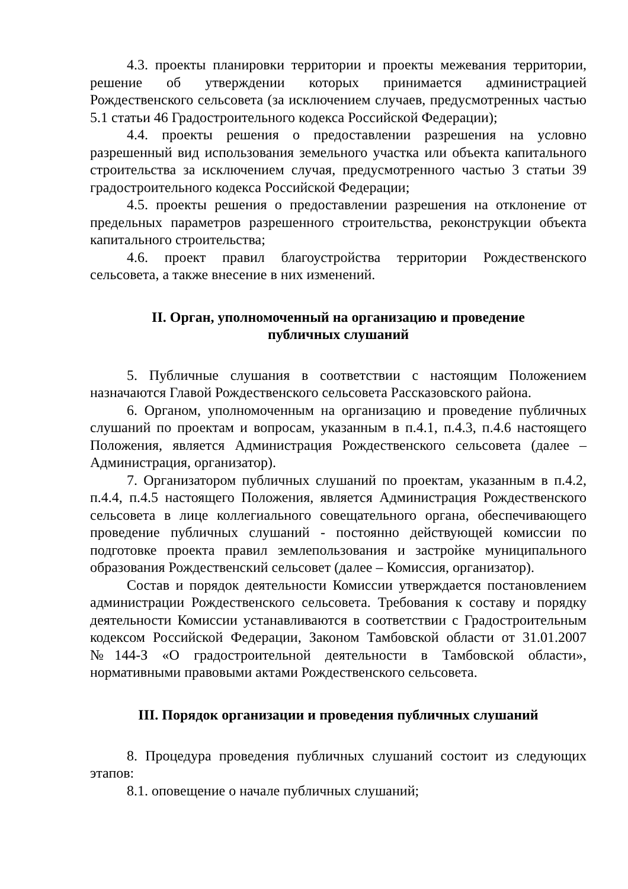4.3. проекты планировки территории и проекты межевания территории, решение об утверждении которых принимается администрацией Рождественского сельсовета (за исключением случаев, предусмотренных частью 5.1 статьи 46 Градостроительного кодекса Российской Федерации);
4.4. проекты решения о предоставлении разрешения на условно разрешенный вид использования земельного участка или объекта капитального строительства за исключением случая, предусмотренного частью 3 статьи 39 градостроительного кодекса Российской Федерации;
4.5. проекты решения о предоставлении разрешения на отклонение от предельных параметров разрешенного строительства, реконструкции объекта капитального строительства;
4.6. проект правил благоустройства территории Рождественского сельсовета, а также внесение в них изменений.
II. Орган, уполномоченный на организацию и проведение
публичных слушаний
5. Публичные слушания в соответствии с настоящим Положением назначаются Главой Рождественского сельсовета Рассказовского района.
6. Органом, уполномоченным на организацию и проведение публичных слушаний по проектам и вопросам, указанным в п.4.1, п.4.3, п.4.6 настоящего Положения, является Администрация Рождественского сельсовета (далее – Администрация, организатор).
7. Организатором публичных слушаний по проектам, указанным в п.4.2, п.4.4, п.4.5 настоящего Положения, является Администрация Рождественского сельсовета в лице коллегиального совещательного органа, обеспечивающего проведение публичных слушаний - постоянно действующей комиссии по подготовке проекта правил землепользования и застройке муниципального образования Рождественский сельсовет (далее – Комиссия, организатор).
Состав и порядок деятельности Комиссии утверждается постановлением администрации Рождественского сельсовета. Требования к составу и порядку деятельности Комиссии устанавливаются в соответствии с Градостроительным кодексом Российской Федерации, Законом Тамбовской области от 31.01.2007 №144-З «О градостроительной деятельности в Тамбовской области», нормативными правовыми актами Рождественского сельсовета.
III. Порядок организации и проведения публичных слушаний
8. Процедура проведения публичных слушаний состоит из следующих этапов:
8.1. оповещение о начале публичных слушаний;